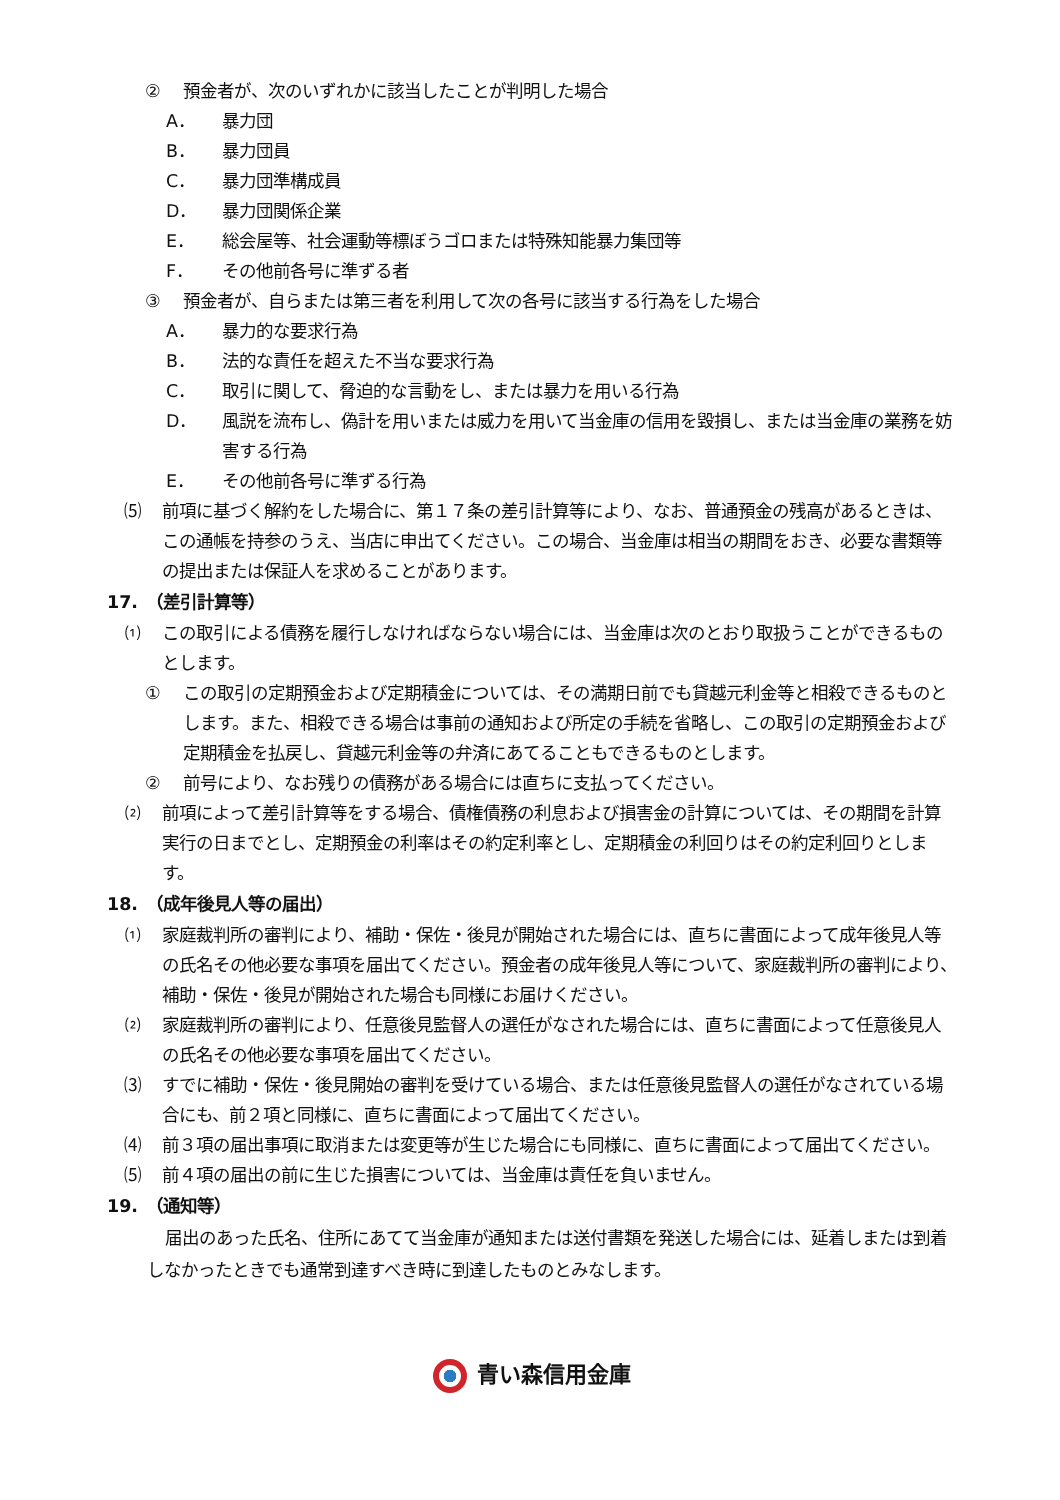② 預金者が、次のいずれかに該当したことが判明した場合
A． 暴力団
B． 暴力団員
C． 暴力団準構成員
D． 暴力団関係企業
E． 総会屋等、社会運動等標ぼうゴロまたは特殊知能暴力集団等
F． その他前各号に準ずる者
③ 預金者が、自らまたは第三者を利用して次の各号に該当する行為をした場合
A． 暴力的な要求行為
B． 法的な責任を超えた不当な要求行為
C． 取引に関して、脅迫的な言動をし、または暴力を用いる行為
D． 風説を流布し、偽計を用いまたは威力を用いて当金庫の信用を毀損し、または当金庫の業務を妨害する行為
E． その他前各号に準ずる行為
⑸ 前項に基づく解約をした場合に、第１７条の差引計算等により、なお、普通預金の残高があるときは、この通帳を持参のうえ、当店に申出てください。この場合、当金庫は相当の期間をおき、必要な書類等の提出または保証人を求めることがあります。
17.　（差引計算等）
⑴ この取引による債務を履行しなければならない場合には、当金庫は次のとおり取扱うことができるものとします。
① この取引の定期預金および定期積金については、その満期日前でも貸越元利金等と相殺できるものとします。また、相殺できる場合は事前の通知および所定の手続を省略し、この取引の定期預金および定期積金を払戻し、貸越元利金等の弁済にあてることもできるものとします。
② 前号により、なお残りの債務がある場合には直ちに支払ってください。
⑵ 前項によって差引計算等をする場合、債権債務の利息および損害金の計算については、その期間を計算実行の日までとし、定期預金の利率はその約定利率とし、定期積金の利回りはその約定利回りとします。
18.　（成年後見人等の届出）
⑴ 家庭裁判所の審判により、補助・保佐・後見が開始された場合には、直ちに書面によって成年後見人等の氏名その他必要な事項を届出てください。預金者の成年後見人等について、家庭裁判所の審判により、補助・保佐・後見が開始された場合も同様にお届けください。
⑵ 家庭裁判所の審判により、任意後見監督人の選任がなされた場合には、直ちに書面によって任意後見人の氏名その他必要な事項を届出てください。
⑶ すでに補助・保佐・後見開始の審判を受けている場合、または任意後見監督人の選任がなされている場合にも、前２項と同様に、直ちに書面によって届出てください。
⑷ 前３項の届出事項に取消または変更等が生じた場合にも同様に、直ちに書面によって届出てください。
⑸ 前４項の届出の前に生じた損害については、当金庫は責任を負いません。
19.　（通知等）
届出のあった氏名、住所にあてて当金庫が通知または送付書類を発送した場合には、延着しまたは到着しなかったときでも通常到達すべき時に到達したものとみなします。
青い森信用金庫